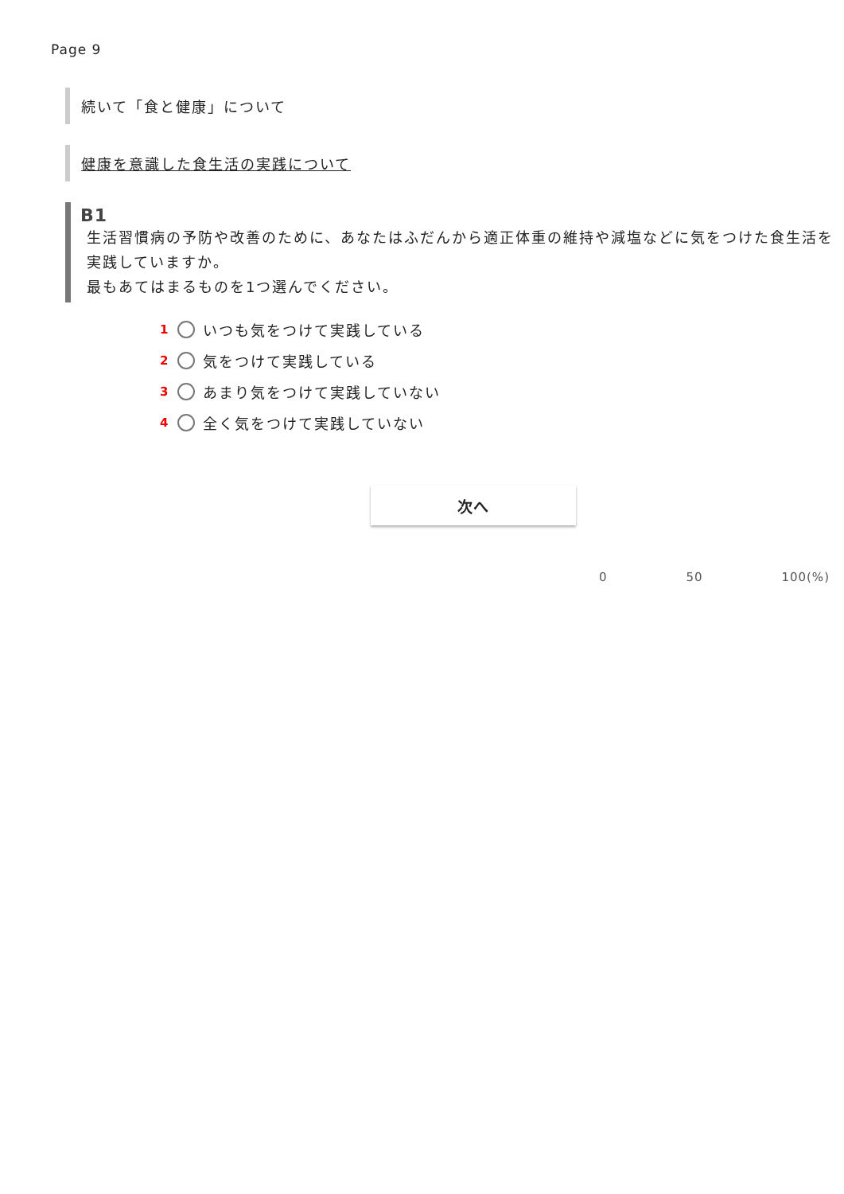Page 9
続いて「食と健康」について
健康を意識した食生活の実践について
B1
生活習慣病の予防や改善のために、あなたはふだんから適正体重の維持や減塩などに気をつけた食生活を実践していますか。
最もあてはまるものを1つ選んでください。
1 いつも気をつけて実践している
2 気をつけて実践している
3 あまり気をつけて実践していない
4 全く気をつけて実践していない
次へ
0 50 100(%)